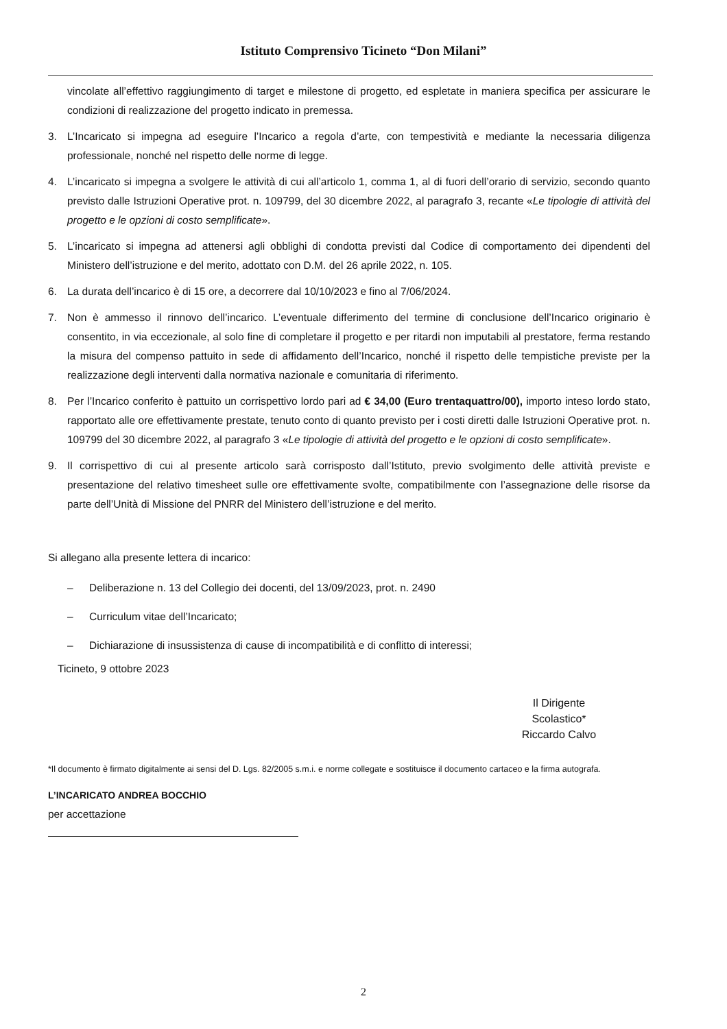Istituto Comprensivo Ticineto “Don Milani”
vincolate all’effettivo raggiungimento di target e milestone di progetto, ed espletate in maniera specifica per assicurare le condizioni di realizzazione del progetto indicato in premessa.
3. L’Incaricato si impegna ad eseguire l’Incarico a regola d’arte, con tempestività e mediante la necessaria diligenza professionale, nonché nel rispetto delle norme di legge.
4. L’incaricato si impegna a svolgere le attività di cui all’articolo 1, comma 1, al di fuori dell’orario di servizio, secondo quanto previsto dalle Istruzioni Operative prot. n. 109799, del 30 dicembre 2022, al paragrafo 3, recante «Le tipologie di attività del progetto e le opzioni di costo semplificate».
5. L’incaricato si impegna ad attenersi agli obblighi di condotta previsti dal Codice di comportamento dei dipendenti del Ministero dell’istruzione e del merito, adottato con D.M. del 26 aprile 2022, n. 105.
6. La durata dell’incarico è di 15 ore, a decorrere dal 10/10/2023 e fino al 7/06/2024.
7. Non è ammesso il rinnovo dell’incarico. L’eventuale differimento del termine di conclusione dell’Incarico originario è consentito, in via eccezionale, al solo fine di completare il progetto e per ritardi non imputabili al prestatore, ferma restando la misura del compenso pattuito in sede di affidamento dell’Incarico, nonché il rispetto delle tempistiche previste per la realizzazione degli interventi dalla normativa nazionale e comunitaria di riferimento.
8. Per l’Incarico conferito è pattuito un corrispettivo lordo pari ad € 34,00 (Euro trentaquattro/00), importo inteso lordo stato, rapportato alle ore effettivamente prestate, tenuto conto di quanto previsto per i costi diretti dalle Istruzioni Operative prot. n. 109799 del 30 dicembre 2022, al paragrafo 3 «Le tipologie di attività del progetto e le opzioni di costo semplificate».
9. Il corrispettivo di cui al presente articolo sarà corrisposto dall’Istituto, previo svolgimento delle attività previste e presentazione del relativo timesheet sulle ore effettivamente svolte, compatibilmente con l’assegnazione delle risorse da parte dell’Unità di Missione del PNRR del Ministero dell’istruzione e del merito.
Si allegano alla presente lettera di incarico:
– Deliberazione n. 13 del Collegio dei docenti, del 13/09/2023, prot. n. 2490
– Curriculum vitae dell’Incaricato;
– Dichiarazione di insussistenza di cause di incompatibilità e di conflitto di interessi;
Ticineto, 9 ottobre 2023
Il Dirigente Scolastico*
Riccardo Calvo
*Il documento è firmato digitalmente ai sensi del D. Lgs. 82/2005 s.m.i. e norme collegate e sostituisce il documento cartaceo e la firma autografa.
L’INCARICATO ANDREA BOCCHIO
per accettazione
2